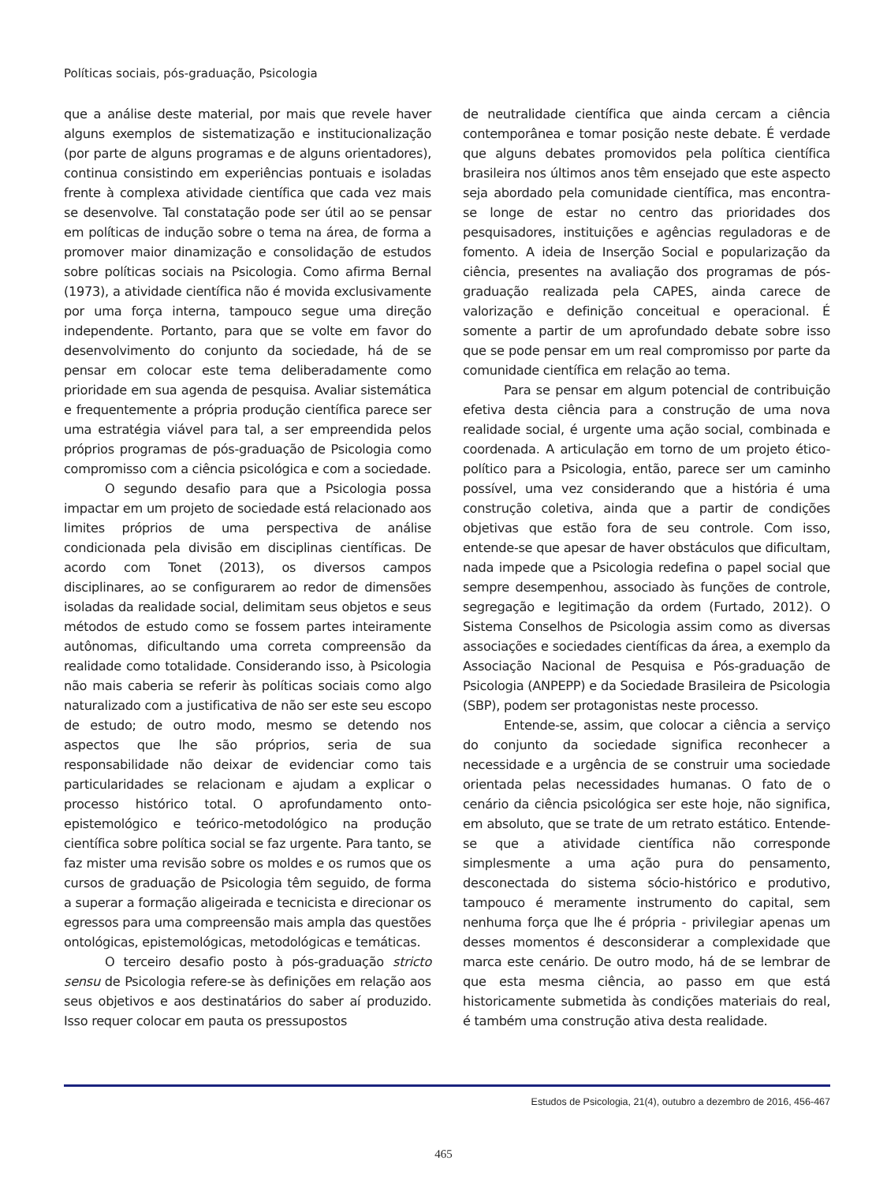Políticas sociais, pós-graduação, Psicologia
que a análise deste material, por mais que revele haver alguns exemplos de sistematização e institucionalização (por parte de alguns programas e de alguns orientadores), continua consistindo em experiências pontuais e isoladas frente à complexa atividade científica que cada vez mais se desenvolve. Tal constatação pode ser útil ao se pensar em políticas de indução sobre o tema na área, de forma a promover maior dinamização e consolidação de estudos sobre políticas sociais na Psicologia. Como afirma Bernal (1973), a atividade científica não é movida exclusivamente por uma força interna, tampouco segue uma direção independente. Portanto, para que se volte em favor do desenvolvimento do conjunto da sociedade, há de se pensar em colocar este tema deliberadamente como prioridade em sua agenda de pesquisa. Avaliar sistemática e frequentemente a própria produção científica parece ser uma estratégia viável para tal, a ser empreendida pelos próprios programas de pós-graduação de Psicologia como compromisso com a ciência psicológica e com a sociedade.
O segundo desafio para que a Psicologia possa impactar em um projeto de sociedade está relacionado aos limites próprios de uma perspectiva de análise condicionada pela divisão em disciplinas científicas. De acordo com Tonet (2013), os diversos campos disciplinares, ao se configurarem ao redor de dimensões isoladas da realidade social, delimitam seus objetos e seus métodos de estudo como se fossem partes inteiramente autônomas, dificultando uma correta compreensão da realidade como totalidade. Considerando isso, à Psicologia não mais caberia se referir às políticas sociais como algo naturalizado com a justificativa de não ser este seu escopo de estudo; de outro modo, mesmo se detendo nos aspectos que lhe são próprios, seria de sua responsabilidade não deixar de evidenciar como tais particularidades se relacionam e ajudam a explicar o processo histórico total. O aprofundamento onto-epistemológico e teórico-metodológico na produção científica sobre política social se faz urgente. Para tanto, se faz mister uma revisão sobre os moldes e os rumos que os cursos de graduação de Psicologia têm seguido, de forma a superar a formação aligeirada e tecnicista e direcionar os egressos para uma compreensão mais ampla das questões ontológicas, epistemológicas, metodológicas e temáticas.
O terceiro desafio posto à pós-graduação stricto sensu de Psicologia refere-se às definições em relação aos seus objetivos e aos destinatários do saber aí produzido. Isso requer colocar em pauta os pressupostos
de neutralidade científica que ainda cercam a ciência contemporânea e tomar posição neste debate. É verdade que alguns debates promovidos pela política científica brasileira nos últimos anos têm ensejado que este aspecto seja abordado pela comunidade científica, mas encontra-se longe de estar no centro das prioridades dos pesquisadores, instituições e agências reguladoras e de fomento. A ideia de Inserção Social e popularização da ciência, presentes na avaliação dos programas de pós-graduação realizada pela CAPES, ainda carece de valorização e definição conceitual e operacional. É somente a partir de um aprofundado debate sobre isso que se pode pensar em um real compromisso por parte da comunidade científica em relação ao tema.
Para se pensar em algum potencial de contribuição efetiva desta ciência para a construção de uma nova realidade social, é urgente uma ação social, combinada e coordenada. A articulação em torno de um projeto ético-político para a Psicologia, então, parece ser um caminho possível, uma vez considerando que a história é uma construção coletiva, ainda que a partir de condições objetivas que estão fora de seu controle. Com isso, entende-se que apesar de haver obstáculos que dificultam, nada impede que a Psicologia redefina o papel social que sempre desempenhou, associado às funções de controle, segregação e legitimação da ordem (Furtado, 2012). O Sistema Conselhos de Psicologia assim como as diversas associações e sociedades científicas da área, a exemplo da Associação Nacional de Pesquisa e Pós-graduação de Psicologia (ANPEPP) e da Sociedade Brasileira de Psicologia (SBP), podem ser protagonistas neste processo.
Entende-se, assim, que colocar a ciência a serviço do conjunto da sociedade significa reconhecer a necessidade e a urgência de se construir uma sociedade orientada pelas necessidades humanas. O fato de o cenário da ciência psicológica ser este hoje, não significa, em absoluto, que se trate de um retrato estático. Entende-se que a atividade científica não corresponde simplesmente a uma ação pura do pensamento, desconectada do sistema sócio-histórico e produtivo, tampouco é meramente instrumento do capital, sem nenhuma força que lhe é própria - privilegiar apenas um desses momentos é desconsiderar a complexidade que marca este cenário. De outro modo, há de se lembrar de que esta mesma ciência, ao passo em que está historicamente submetida às condições materiais do real, é também uma construção ativa desta realidade.
Estudos de Psicologia, 21(4), outubro a dezembro de 2016, 456-467
465